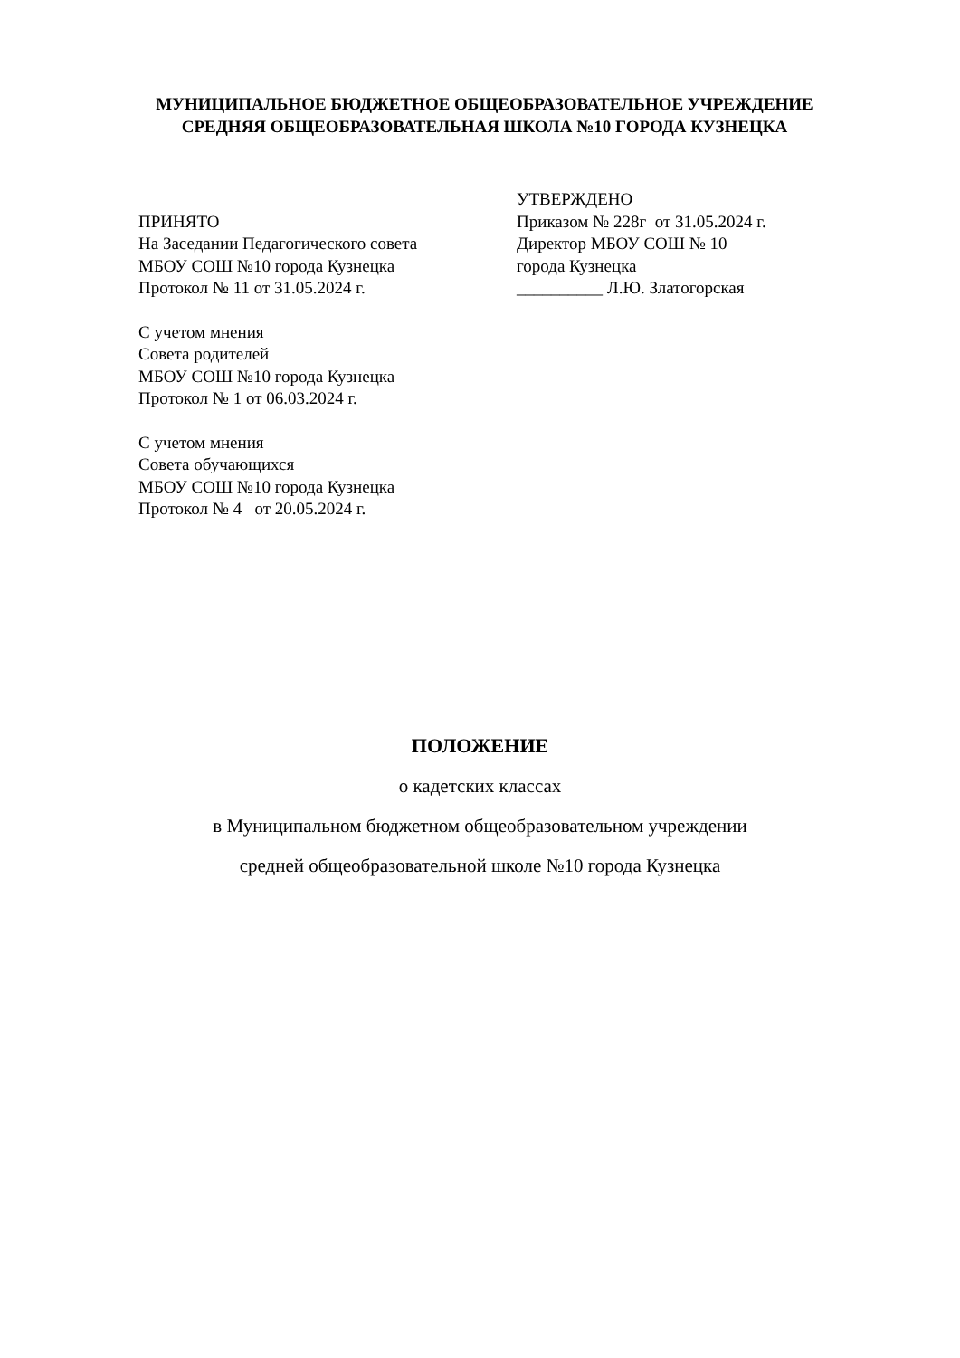МУНИЦИПАЛЬНОЕ БЮДЖЕТНОЕ ОБЩЕОБРАЗОВАТЕЛЬНОЕ УЧРЕЖДЕНИЕ
СРЕДНЯЯ ОБЩЕОБРАЗОВАТЕЛЬНАЯ ШКОЛА №10 ГОРОДА КУЗНЕЦКА
ПРИНЯТО
На Заседании Педагогического совета
МБОУ СОШ №10 города Кузнецка
Протокол № 11 от 31.05.2024 г.
С учетом мнения
Совета родителей
МБОУ СОШ №10 города Кузнецка
Протокол № 1 от 06.03.2024 г.
С учетом мнения
Совета обучающихся
МБОУ СОШ №10 города Кузнецка
Протокол № 4 от 20.05.2024 г.
УТВЕРЖДЕНО
Приказом № 228г от 31.05.2024 г.
Директор МБОУ СОШ № 10
города Кузнецка
__________ Л.Ю. Златогорская
ПОЛОЖЕНИЕ
о кадетских классах
в Муниципальном бюджетном общеобразовательном учреждении
средней общеобразовательной школе №10 города Кузнецка